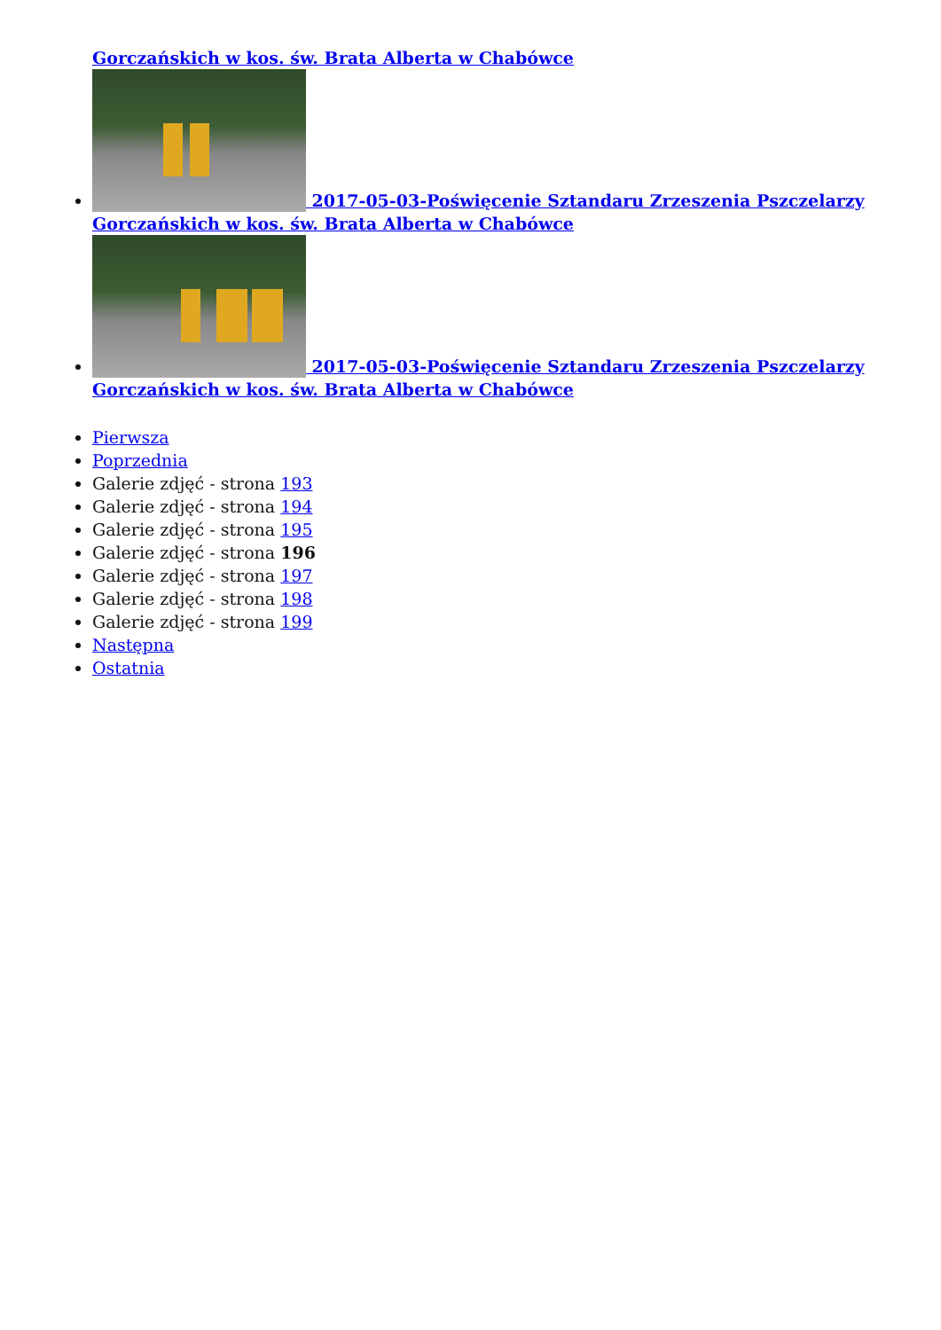Gorczańskich w kos. św. Brata Alberta w Chabówce
2017-05-03-Poświęcenie Sztandaru Zrzeszenia Pszczelarzy Gorczańskich w kos. św. Brata Alberta w Chabówce
2017-05-03-Poświęcenie Sztandaru Zrzeszenia Pszczelarzy Gorczańskich w kos. św. Brata Alberta w Chabówce
Pierwsza
Poprzednia
Galerie zdjęć - strona 193
Galerie zdjęć - strona 194
Galerie zdjęć - strona 195
Galerie zdjęć - strona 196
Galerie zdjęć - strona 197
Galerie zdjęć - strona 198
Galerie zdjęć - strona 199
Następna
Ostatnia